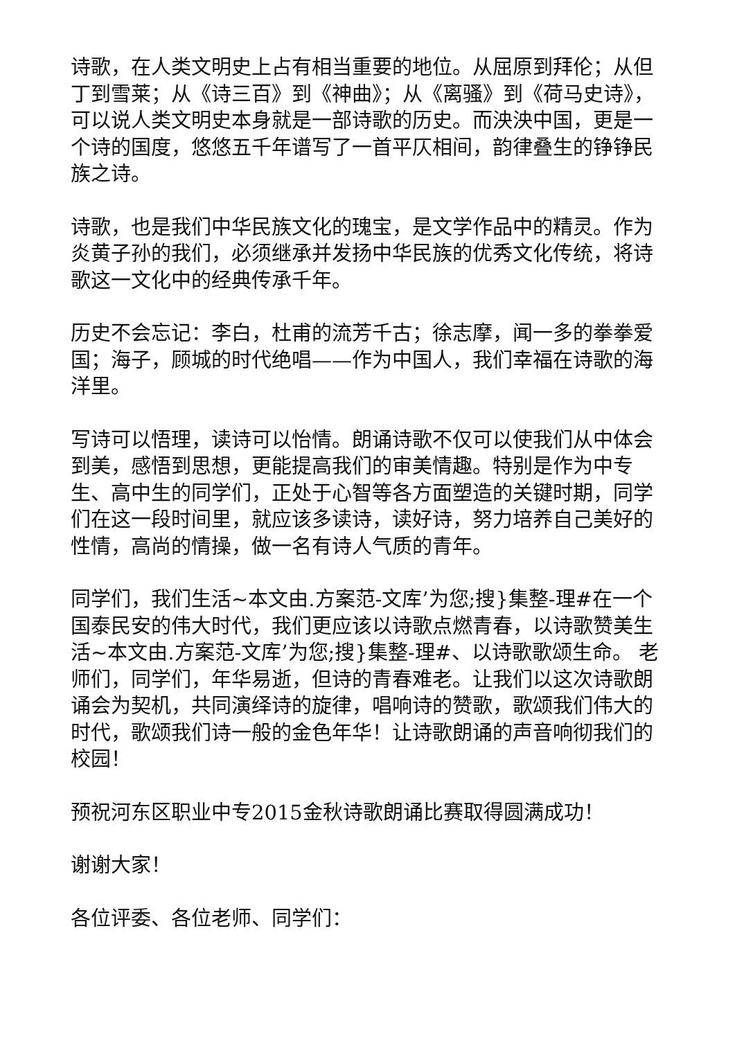诗歌，在人类文明史上占有相当重要的地位。从屈原到拜伦；从但丁到雪莱；从《诗三百》到《神曲》；从《离骚》到《荷马史诗》，可以说人类文明史本身就是一部诗歌的历史。而泱泱中国，更是一个诗的国度，悠悠五千年谱写了一首平仄相间，韵律叠生的铮铮民族之诗。
诗歌，也是我们中华民族文化的瑰宝，是文学作品中的精灵。作为炎黄子孙的我们，必须继承并发扬中华民族的优秀文化传统，将诗歌这一文化中的经典传承千年。
历史不会忘记：李白，杜甫的流芳千古；徐志摩，闻一多的拳拳爱国；海子，顾城的时代绝唱——作为中国人，我们幸福在诗歌的海洋里。
写诗可以悟理，读诗可以怡情。朗诵诗歌不仅可以使我们从中体会到美，感悟到思想，更能提高我们的审美情趣。特别是作为中专生、高中生的同学们，正处于心智等各方面塑造的关键时期，同学们在这一段时间里，就应该多读诗，读好诗，努力培养自己美好的性情，高尚的情操，做一名有诗人气质的青年。
同学们，我们生活~本文由.方案范-文库’为您;搜}集整-理#在一个国泰民安的伟大时代，我们更应该以诗歌点燃青春，以诗歌赞美生活~本文由.方案范-文库’为您;搜}集整-理#、以诗歌歌颂生命。 老师们，同学们，年华易逝，但诗的青春难老。让我们以这次诗歌朗诵会为契机，共同演绎诗的旋律，唱响诗的赞歌，歌颂我们伟大的时代，歌颂我们诗一般的金色年华！让诗歌朗诵的声音响彻我们的校园！
预祝河东区职业中专2015金秋诗歌朗诵比赛取得圆满成功！
谢谢大家！
各位评委、各位老师、同学们：